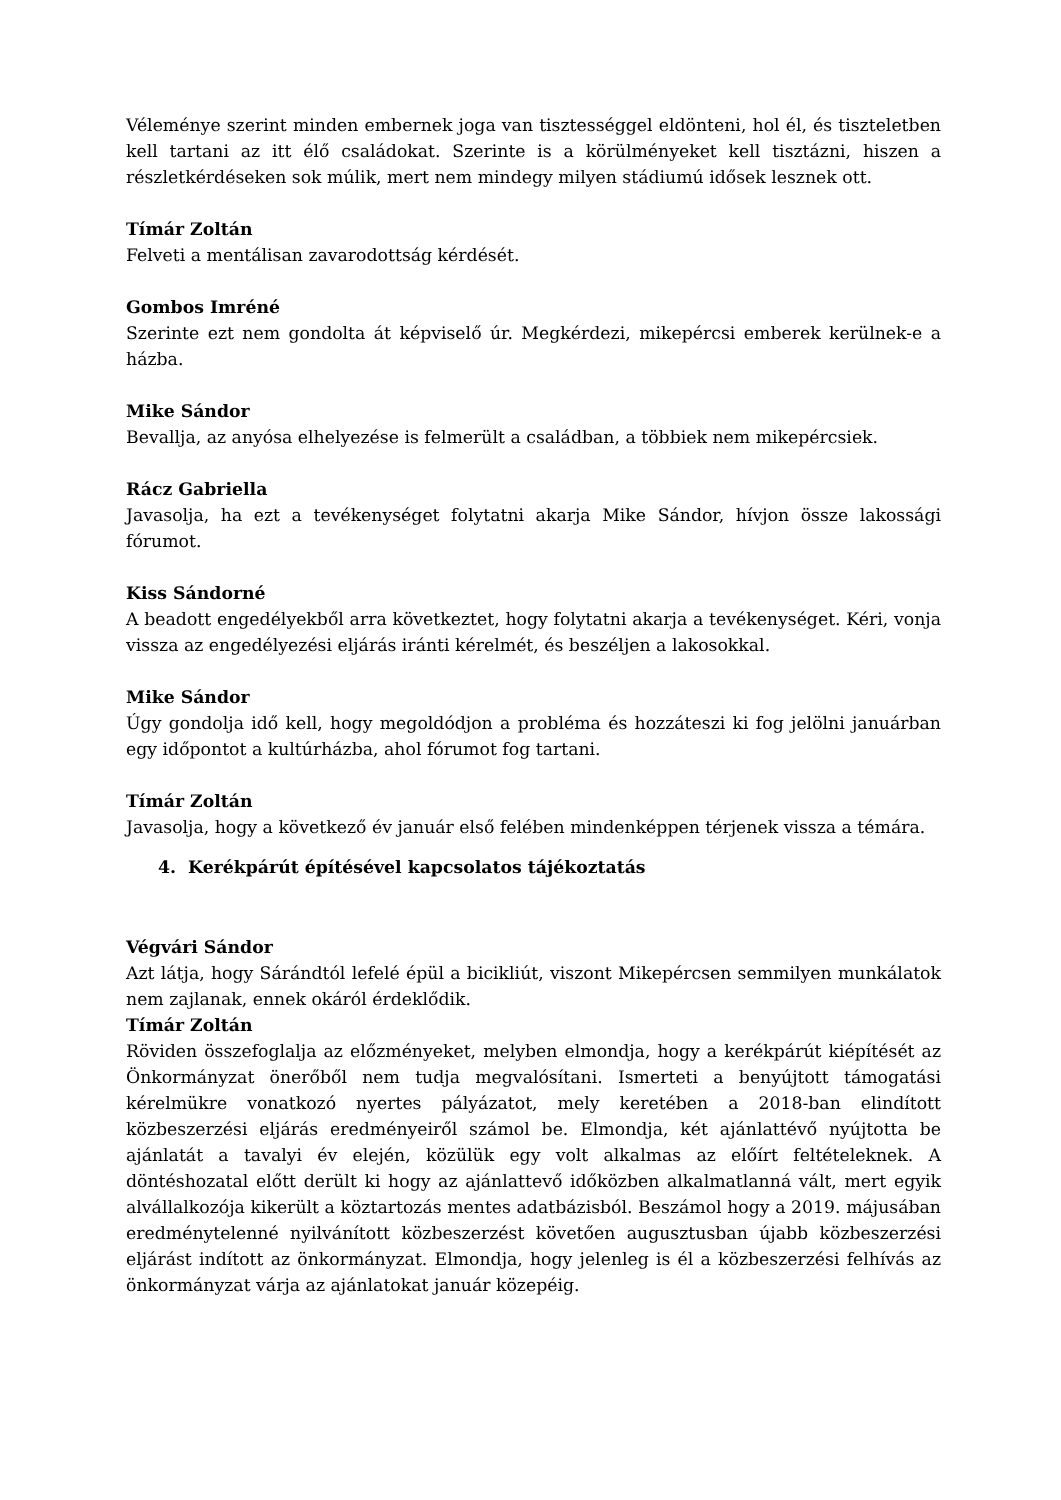Véleménye szerint minden embernek joga van tisztességgel eldönteni, hol él, és tiszteletben kell tartani az itt élő családokat. Szerinte is a körülményeket kell tisztázni, hiszen a részletkérdéseken sok múlik, mert nem mindegy milyen stádiumú idősek lesznek ott.
Tímár Zoltán
Felveti a mentálisan zavarodottság kérdését.
Gombos Imréné
Szerinte ezt nem gondolta át képviselő úr. Megkérdezi, mikepércsi emberek kerülnek-e a házba.
Mike Sándor
Bevallja, az anyósa elhelyezése is felmerült a családban, a többiek nem mikepércsiek.
Rácz Gabriella
Javasolja, ha ezt a tevékenységet folytatni akarja Mike Sándor, hívjon össze lakossági fórumot.
Kiss Sándorné
A beadott engedélyekből arra következtet, hogy folytatni akarja a tevékenységet. Kéri, vonja vissza az engedélyezési eljárás iránti kérelmét, és beszéljen a lakosokkal.
Mike Sándor
Úgy gondolja idő kell, hogy megoldódjon a probléma és hozzáteszi ki fog jelölni januárban egy időpontot a kultúrházba, ahol fórumot fog tartani.
Tímár Zoltán
Javasolja, hogy a következő év január első felében mindenképpen térjenek vissza a témára.
4. Kerékpárút építésével kapcsolatos tájékoztatás
Végvári Sándor
Azt látja, hogy Sárándtól lefelé épül a bicikliút, viszont Mikepércsen semmilyen munkálatok nem zajlanak, ennek okáról érdeklődik.
Tímár Zoltán
Röviden összefoglalja az előzményeket, melyben elmondja, hogy a kerékpárút kiépítését az Önkormányzat önerőből nem tudja megvalósítani. Ismerteti a benyújtott támogatási kérelmükre vonatkozó nyertes pályázatot, mely keretében a 2018-ban elindított közbeszerzési eljárás eredményeiről számol be. Elmondja, két ajánlattévő nyújtotta be ajánlatát a tavalyi év elején, közülük egy volt alkalmas az előírt feltételeknek. A döntéshozatal előtt derült ki hogy az ajánlattevő időközben alkalmatlanná vált, mert egyik alvállalkozója kikerült a köztartozás mentes adatbázisból. Beszámol hogy a 2019. májusában eredménytelenné nyilvánított közbeszerzést követően augusztusban újabb közbeszerzési eljárást indított az önkormányzat. Elmondja, hogy jelenleg is él a közbeszerzési felhívás az önkormányzat várja az ajánlatokat január közepéig.